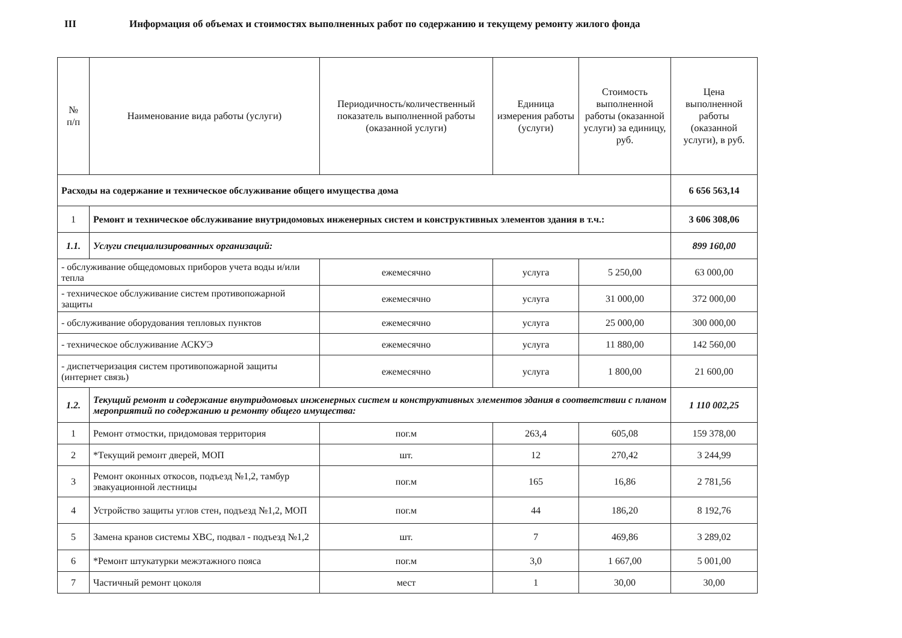III Информация об объемах и стоимостях выполненных работ по содержанию и текущему ремонту жилого фонда
| № п/п | Наименование вида работы (услуги) | Периодичность/количественный показатель выполненной работы (оказанной услуги) | Единица измерения работы (услуги) | Стоимость выполненной работы (оказанной услуги) за единицу, руб. | Цена выполненной работы (оказанной услуги), в руб. |
| --- | --- | --- | --- | --- | --- |
| Расходы на содержание и техническое обслуживание общего имущества дома | | | | | 6 656 563,14 |
| 1 | Ремонт и техническое обслуживание внутридомовых инженерных систем и конструктивных элементов здания в т.ч.: | | | | 3 606 308,06 |
| 1.1. | Услуги специализированных организаций: | | | | 899 160,00 |
| - обслуживание общедомовых приборов учета воды и/или тепла | | ежемесячно | услуга | 5 250,00 | 63 000,00 |
| - техническое обслуживание систем противопожарной защиты | | ежемесячно | услуга | 31 000,00 | 372 000,00 |
| - обслуживание оборудования тепловых пунктов | | ежемесячно | услуга | 25 000,00 | 300 000,00 |
| - техническое обслуживание АСКУЭ | | ежемесячно | услуга | 11 880,00 | 142 560,00 |
| - диспетчеризация систем противопожарной защиты (интернет связь) | | ежемесячно | услуга | 1 800,00 | 21 600,00 |
| 1.2. | Текущий ремонт и содержание внутридомовых инженерных систем и конструктивных элементов здания в соответствии с планом мероприятий по содержанию и ремонту общего имущества: | | | | 1 110 002,25 |
| 1 | Ремонт отмостки, придомовая территория | пог.м | 263,4 | 605,08 | 159 378,00 |
| 2 | *Текущий ремонт дверей, МОП | шт. | 12 | 270,42 | 3 244,99 |
| 3 | Ремонт оконных откосов, подъезд №1,2, тамбур эвакуационной лестницы | пог.м | 165 | 16,86 | 2 781,56 |
| 4 | Устройство защиты углов стен, подъезд №1,2, МОП | пог.м | 44 | 186,20 | 8 192,76 |
| 5 | Замена кранов системы ХВС, подвал - подъезд №1,2 | шт. | 7 | 469,86 | 3 289,02 |
| 6 | *Ремонт штукатурки межэтажного пояса | пог.м | 3,0 | 1 667,00 | 5 001,00 |
| 7 | Частичный ремонт цоколя | мест | 1 | 30,00 | 30,00 |